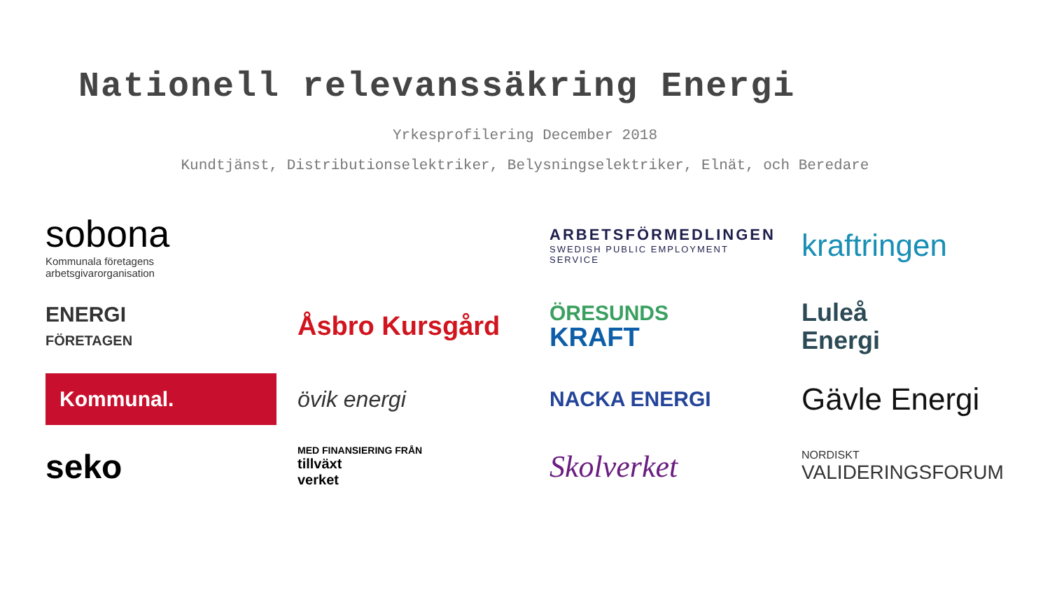Nationell relevanssäkring Energi
Yrkesprofilering December 2018
Kundtjänst, Distributionselektriker, Belysningselektriker, Elnät, och Beredare
sobona
Kommunala företagens
arbetsgivarorganisation
ARBETSFÖRMEDLINGEN
SWEDISH PUBLIC EMPLOYMENT SERVICE
kraftringen
ENERGI
FÖRETAGEN
Åsbro Kursgård
ÖRESUNDS
KRAFT
Luleå
Energi
Kommunal.
övik energi
NACKA ENERGI
Gävle Energi
seko
MED FINANSIERING FRÅN
tillväxt
verket
Skolverket
NORDISKT
VALIDERINGSFORUM